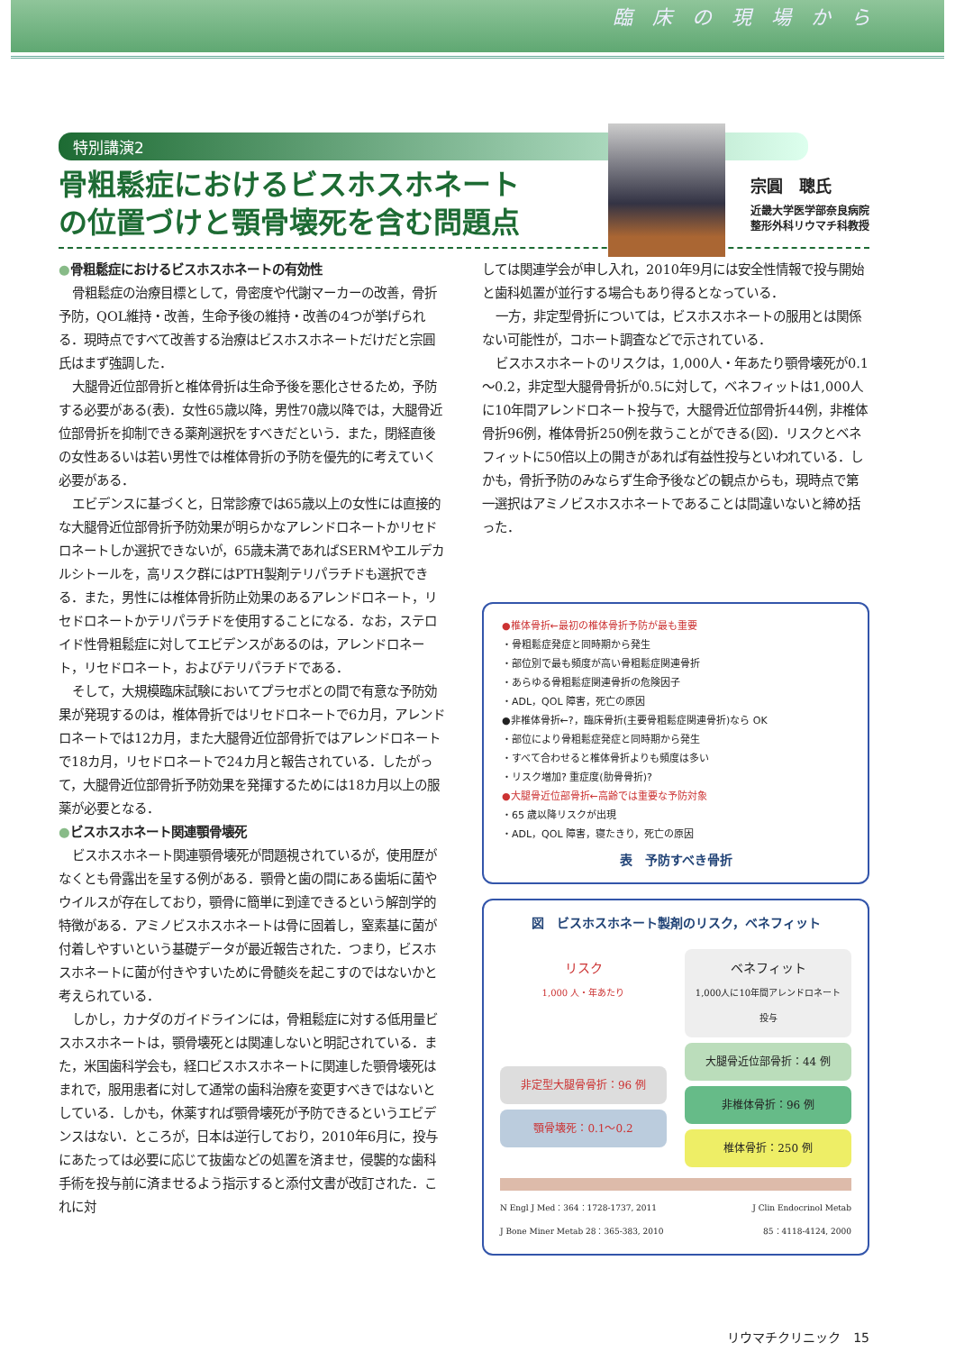臨床の現場から
特別講演2
骨粗鬆症におけるビスホスホネート
の位置づけと顎骨壊死を含む問題点
宗圓　聰氏
近畿大学医学部奈良病院
整形外科リウマチ科教授
●骨粗鬆症におけるビスホスホネートの有効性
骨粗鬆症の治療目標として，骨密度や代謝マーカーの改善，骨折予防，QOL維持・改善，生命予後の維持・改善の4つが挙げられる．現時点ですべて改善する治療はビスホスホネートだけだと宗圓氏はまず強調した．
大腿骨近位部骨折と椎体骨折は生命予後を悪化させるため，予防する必要がある(表)．女性65歳以降，男性70歳以降では，大腿骨近位部骨折を抑制できる薬剤選択をすべきだという．また，閉経直後の女性あるいは若い男性では椎体骨折の予防を優先的に考えていく必要がある．
エビデンスに基づくと，日常診療では65歳以上の女性には直接的な大腿骨近位部骨折予防効果が明らかなアレンドロネートかリセドロネートしか選択できないが，65歳未満であればSERMやエルデカルシトールを，高リスク群にはPTH製剤テリパラチドも選択できる．また，男性には椎体骨折防止効果のあるアレンドロネート，リセドロネートかテリパラチドを使用することになる．なお，ステロイド性骨粗鬆症に対してエビデンスがあるのは，アレンドロネート，リセドロネート，およびテリパラチドである．
そして，大規模臨床試験においてプラセボとの間で有意な予防効果が発現するのは，椎体骨折ではリセドロネートで6カ月，アレンドロネートでは12カ月，また大腿骨近位部骨折ではアレンドロネートで18カ月，リセドロネートで24カ月と報告されている．したがって，大腿骨近位部骨折予防効果を発揮するためには18カ月以上の服薬が必要となる．
●ビスホスホネート関連顎骨壊死
ビスホスホネート関連顎骨壊死が問題視されているが，使用歴がなくとも骨露出を呈する例がある．顎骨と歯の間にある歯垢に菌やウイルスが存在しており，顎骨に簡単に到達できるという解剖学的特徴がある．アミノビスホスホネートは骨に固着し，窒素基に菌が付着しやすいという基礎データが最近報告された．つまり，ビスホスホネートに菌が付きやすいために骨髄炎を起こすのではないかと考えられている．
しかし，カナダのガイドラインには，骨粗鬆症に対する低用量ビスホスホネートは，顎骨壊死とは関連しないと明記されている．また，米国歯科学会も，経口ビスホスホネートに関連した顎骨壊死はまれで，服用患者に対して通常の歯科治療を変更すべきではないとしている．しかも，休薬すれば顎骨壊死が予防できるというエビデンスはない．ところが，日本は逆行しており，2010年6月に，投与にあたっては必要に応じて抜歯などの処置を済ませ，侵襲的な歯科手術を投与前に済ませるよう指示すると添付文書が改訂された．これに対
しては関連学会が申し入れ，2010年9月には安全性情報で投与開始と歯科処置が並行する場合もあり得るとなっている．
一方，非定型骨折については，ビスホスホネートの服用とは関係ない可能性が，コホート調査などで示されている．
ビスホスホネートのリスクは，1,000人・年あたり顎骨壊死が0.1～0.2，非定型大腿骨骨折が0.5に対して，ベネフィットは1,000人に10年間アレンドロネート投与で，大腿骨近位部骨折44例，非椎体骨折96例，椎体骨折250例を救うことができる(図)．リスクとベネフィットに50倍以上の開きがあれば有益性投与といわれている．しかも，骨折予防のみならず生命予後などの観点からも，現時点で第一選択はアミノビスホスホネートであることは間違いないと締め括った．
●椎体骨折←最初の椎体骨折予防が最も重要
・骨粗鬆症発症と同時期から発生
・部位別で最も頻度が高い骨粗鬆症関連骨折
・あらゆる骨粗鬆症関連骨折の危険因子
・ADL，QOL 障害，死亡の原因
●非椎体骨折←?，臨床骨折(主要骨粗鬆症関連骨折)なら OK
・部位により骨粗鬆症発症と同時期から発生
・すべて合わせると椎体骨折よりも頻度は多い
・リスク増加? 重症度(肋骨骨折)?
●大腿骨近位部骨折←高齢では重要な予防対象
・65 歳以降リスクが出現
・ADL，QOL 障害，寝たきり，死亡の原因
表　予防すべき骨折
図　ビスホスホネート製剤のリスク，ベネフィット
リスク
1,000 人・年あたり
非定型大腿骨骨折：96 例
顎骨壊死：0.1～0.2
ベネフィット
1,000人に10年間アレンドロネート投与
大腿骨近位部骨折：44 例
非椎体骨折：96 例
椎体骨折：250 例
N Engl J Med：364：1728-1737, 2011
J Bone Miner Metab 28：365-383, 2010
J Clin Endocrinol Metab
85：4118-4124, 2000
リウマチクリニック　15